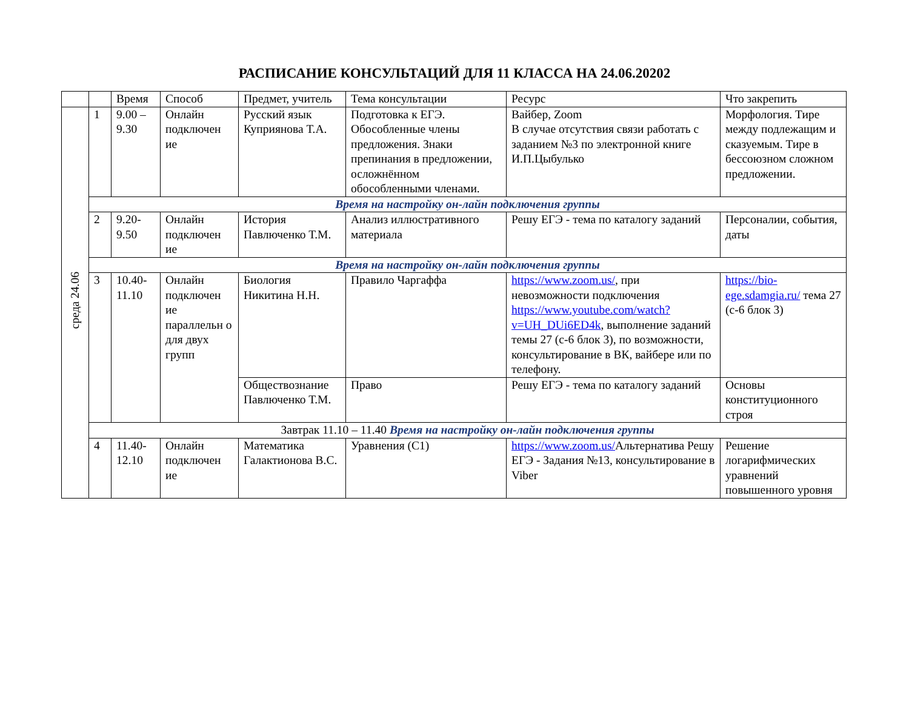РАСПИСАНИЕ КОНСУЛЬТАЦИЙ ДЛЯ 11 КЛАССА НА 24.06.20202
| | | Время | Способ | Предмет, учитель | Тема консультации | Ресурс | Что закрепить |
| --- | --- | --- | --- | --- | --- | --- | --- |
| среда 24.06 | 1 | 9.00 – 9.30 | Онлайн подключен ие | Русский язык Куприянова Т.А. | Подготовка к ЕГЭ. Обособленные члены предложения. Знаки препинания в предложении, осложнённом обособленными членами. | Вайбер, Zoom В случае отсутствия связи работать с заданием №3 по электронной книге И.П.Цыбулько | Морфология. Тире между подлежащим и сказуемым. Тире в бессоюзном сложном предложении. |
| | Время на настройку он-лайн подключения группы | | | | | | |
| | 2 | 9.20-9.50 | Онлайн подключен ие | История Павлюченко Т.М. | Анализ иллюстративного материала | Решу ЕГЭ - тема по каталогу заданий | Персоналии, события, даты |
| | Время на настройку он-лайн подключения группы | | | | | | |
| | 3 | 10.40-11.10 | Онлайн подключен ие параллельн о для двух групп | Биология Никитина Н.Н. | Правило Чаргаффа | https://www.zoom.us/ , при невозможности подключения https://www.youtube.com/watch?v=UH_DUi6ED4k , выполнение заданий темы 27 (с-6 блок 3), по возможности, консультирование в ВК, вайбере или по телефону. | https://bio-ege.sdamgia.ru/ тема 27 (с-6 блок 3) |
| | | | | Обществознание Павлюченко Т.М. | Право | Решу ЕГЭ - тема по каталогу заданий | Основы конституционного строя |
| | Завтрак 11.10 – 11.40 Время на настройку он-лайн подключения группы | | | | | | |
| | 4 | 11.40-12.10 | Онлайн подключен ие | Математика Галактионова В.С. | Уравнения (С1) | https://www.zoom.us/ Альтернатива Решу ЕГЭ - Задания №13, консультирование в Viber | Решение логарифмических уравнений повышенного уровня |